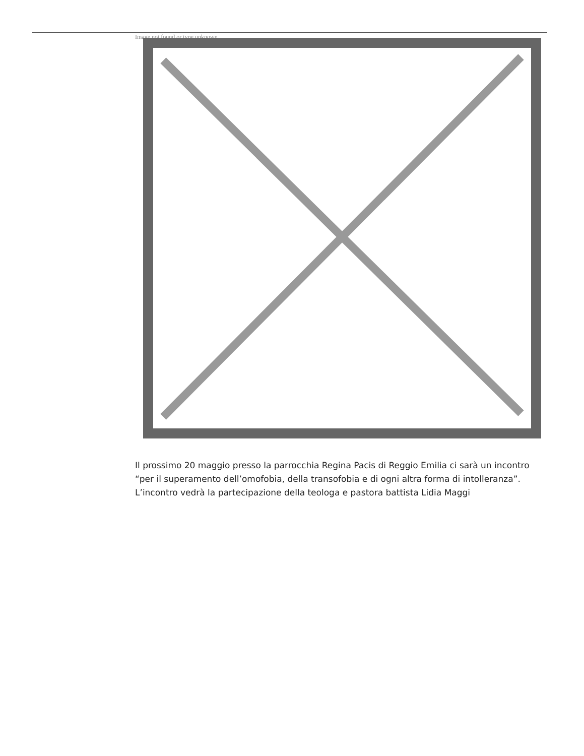Image not found or type unknown
Il prossimo 20 maggio presso la parrocchia Regina Pacis di Reggio Emilia ci sarà un incontro “per il superamento dell’omofobia, della transofobia e di ogni altra forma di intolleranza”. L’incontro vedrà la partecipazione della teologa e pastora battista Lidia Maggi